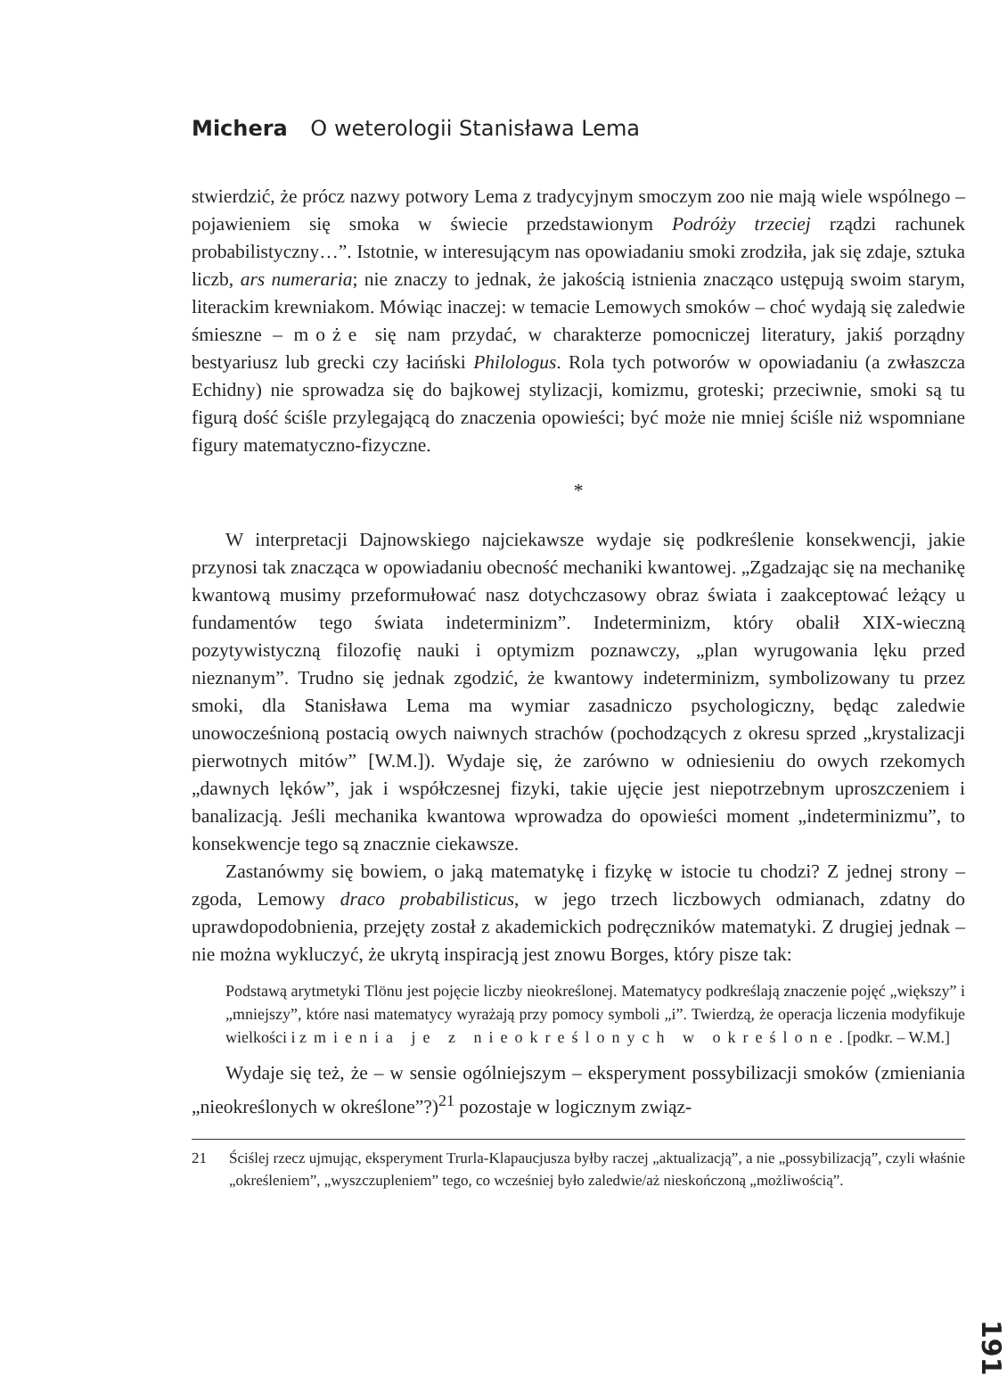Michera O weterologii Stanisława Lema
stwierdzić, że prócz nazwy potwory Lema z tradycyjnym smoczym zoo nie mają wiele wspólnego – pojawieniem się smoka w świecie przedstawionym Podróży trzeciej rządzi rachunek probabilistyczny…”. Istotnie, w interesującym nas opowiadaniu smoki zrodziła, jak się zdaje, sztuka liczb, ars numeraria; nie znaczy to jednak, że jakością istnienia znacząco ustępują swoim starym, literackim krewniakom. Mówiąc inaczej: w temacie Lemowych smoków – choć wydają się zaledwie śmieszne – może się nam przydać, w charakterze pomocniczej literatury, jakiś porządny bestyariusz lub grecki czy łaciński Philologus. Rola tych potworów w opowiadaniu (a zwłaszcza Echidny) nie sprowadza się do bajkowej stylizacji, komizmu, groteski; przeciwnie, smoki są tu figurą dość ściśle przylegającą do znaczenia opowieści; być może nie mniej ściśle niż wspomniane figury matematyczno-fizyczne.
*
W interpretacji Dajnowskiego najciekawsze wydaje się podkreślenie konsekwencji, jakie przynosi tak znacząca w opowiadaniu obecność mechaniki kwantowej. „Zgadzając się na mechanikę kwantową musimy przeformułować nasz dotychczasowy obraz świata i zaakceptować leżący u fundamentów tego świata indeterminizm”. Indeterminizm, który obalił XIX-wieczną pozytywistyczną filozofię nauki i optymizm poznawczy, „plan wyrugowania lęku przed nieznanym”. Trudno się jednak zgodzić, że kwantowy indeterminizm, symbolizowany tu przez smoki, dla Stanisława Lema ma wymiar zasadniczo psychologiczny, będąc zaledwie unowocześnioną postacią owych naiwnych strachów (pochodzących z okresu sprzed „krystalizacji pierwotnych mitów” [W.M.]). Wydaje się, że zarówno w odniesieniu do owych rzekomych „dawnych lęków”, jak i współczesnej fizyki, takie ujęcie jest niepotrzebnym uproszczeniem i banalizacją. Jeśli mechanika kwantowa wprowadza do opowieści moment „indeterminizmu”, to konsekwencje tego są znacznie ciekawsze.
Zastanówmy się bowiem, o jaką matematykę i fizykę w istocie tu chodzi? Z jednej strony – zgoda, Lemowy draco probabilisticus, w jego trzech liczbowych odmianach, zdatny do uprawdopodobnienia, przejęty został z akademickich podręczników matematyki. Z drugiej jednak – nie można wykluczyć, że ukrytą inspiracją jest znowu Borges, który pisze tak:
Podstawą arytmetyki Tlönu jest pojęcie liczby nieokreślonej. Matematycy podkreślają znaczenie pojęć „większy” i „mniejszy”, które nasi matematycy wyrażają przy pomocy symboli „i”. Twierdzą, że operacja liczenia modyfikuje wielkości i zmienia je z nieokreślonych w określone. [podkr. – W.M.]
Wydaje się też, że – w sensie ogólniejszym – eksperyment possybilizacji smoków (zmieniania „nieokreślonych w określone”?)<sup>21</sup> pozostaje w logicznym związ-
21 Ściślej rzecz ujmując, eksperyment Trurla-Klapaucjusza byłby raczej „aktualizacją”, a nie „possybilizacją”, czyli właśnie „określeniem”, „wyszczupleniem” tego, co wcześniej było zaledwie/aż nieskończoną „możliwością”.
191